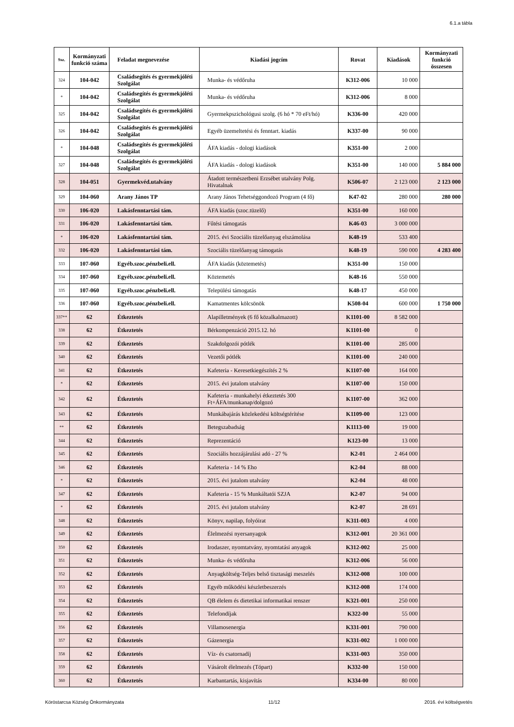6.1.a tábla
| Ssz. | Kormányzati funkció száma | Feladat megnevezése | Kiadási jogcím | Rovat | Kiadások | Kormányzati funkció összesen |
| --- | --- | --- | --- | --- | --- | --- |
| 324 | 104-042 | Családsegítés és gyermekjóléti Szolgálat | Munka- és védőruha | K312-006 | 10 000 | |
| * | 104-042 | Családsegítés és gyermekjóléti Szolgálat | Munka- és védőruha | K312-006 | 8 000 | |
| 325 | 104-042 | Családsegítés és gyermekjóléti Szolgálat | Gyermekpszichológusi szolg. (6 hó * 70 eFt/hó) | K336-00 | 420 000 | |
| 326 | 104-042 | Családsegítés és gyermekjóléti Szolgálat | Egyéb üzemeltetési és fenntart. kiadás | K337-00 | 90 000 | |
| * | 104-048 | Családsegítés és gyermekjóléti Szolgálat | ÁFA kiadás - dologi kiadások | K351-00 | 2 000 | |
| 327 | 104-048 | Családsegítés és gyermekjóléti Szolgálat | ÁFA kiadás - dologi kiadások | K351-00 | 140 000 | 5 884 000 |
| 328 | 104-051 | Gyermekvéd.utalvány | Átadott természetbeni Erzsébet utalvány Polg. Hivatalnak | K506-07 | 2 123 000 | 2 123 000 |
| 329 | 104-060 | Arany János TP | Arany János Tehetséggondozó Program (4 fő) | K47-02 | 280 000 | 280 000 |
| 330 | 106-020 | Lakásfenntartási tám. | ÁFA kiadás (szoc.tüzelő) | K351-00 | 160 000 | |
| 331 | 106-020 | Lakásfenntartási tám. | Fűtési támogatás | K46-03 | 3 000 000 | |
| * | 106-020 | Lakásfenntartási tám. | 2015. évi Szociális tüzelőanyag elszámolása | K48-19 | 533 400 | |
| 332 | 106-020 | Lakásfenntartási tám. | Szociális tüzelőanyag támogatás | K48-19 | 590 000 | 4 283 400 |
| 333 | 107-060 | Egyéb.szoc.pénzbeli.ell. | ÁFA kiadás (köztemetés) | K351-00 | 150 000 | |
| 334 | 107-060 | Egyéb.szoc.pénzbeli.ell. | Köztemetés | K48-16 | 550 000 | |
| 335 | 107-060 | Egyéb.szoc.pénzbeli.ell. | Települési támogatás | K48-17 | 450 000 | |
| 336 | 107-060 | Egyéb.szoc.pénzbeli.ell. | Kamatmentes kölcsönök | K508-04 | 600 000 | 1 750 000 |
| 337** | 62 | Étkeztetés | Alapilletmények (6 fő közalkalmazott) | K1101-00 | 8 582 000 | |
| 338 | 62 | Étkeztetés | Bérkompenzáció 2015.12. hó | K1101-00 | 0 | |
| 339 | 62 | Étkeztetés | Szakdolgozói pótlék | K1101-00 | 285 000 | |
| 340 | 62 | Étkeztetés | Vezetői pótlék | K1101-00 | 240 000 | |
| 341 | 62 | Étkeztetés | Kafeteria - Keresetkiegészítés 2 % | K1107-00 | 164 000 | |
| * | 62 | Étkeztetés | 2015. évi jutalom utalvány | K1107-00 | 150 000 | |
| 342 | 62 | Étkeztetés | Kafeteria - munkahelyi étkeztetés 300 Ft+ÁFA/munkanap/dolgozó | K1107-00 | 362 000 | |
| 343 | 62 | Étkeztetés | Munkábajárás közlekedési költségtérítése | K1109-00 | 123 000 | |
| ** | 62 | Étkeztetés | Betegszabadság | K1113-00 | 19 000 | |
| 344 | 62 | Étkeztetés | Reprezentáció | K123-00 | 13 000 | |
| 345 | 62 | Étkeztetés | Szociális hozzájárulási adó - 27 % | K2-01 | 2 464 000 | |
| 346 | 62 | Étkeztetés | Kafeteria - 14 % Eho | K2-04 | 88 000 | |
| * | 62 | Étkeztetés | 2015. évi jutalom utalvány | K2-04 | 48 000 | |
| 347 | 62 | Étkeztetés | Kafeteria - 15 % Munkáltatói SZJA | K2-07 | 94 000 | |
| * | 62 | Étkeztetés | 2015. évi jutalom utalvány | K2-07 | 28 691 | |
| 348 | 62 | Étkeztetés | Könyv, napilap, folyóirat | K311-003 | 4 000 | |
| 349 | 62 | Étkeztetés | Élelmezési nyersanyagok | K312-001 | 20 361 000 | |
| 350 | 62 | Étkeztetés | Irodaszer, nyomtatvány, nyomtatási anyagok | K312-002 | 25 000 | |
| 351 | 62 | Étkeztetés | Munka- és védőruha | K312-006 | 56 000 | |
| 352 | 62 | Étkeztetés | Anyagköltség-Teljes belső tisztasági meszelés | K312-008 | 100 000 | |
| 353 | 62 | Étkeztetés | Egyéb működési készletbeszerzés | K312-008 | 174 000 | |
| 354 | 62 | Étkeztetés | QB élelem és dietetikai informatikai renszer | K321-001 | 250 000 | |
| 355 | 62 | Étkeztetés | Telefondíjak | K322-00 | 55 000 | |
| 356 | 62 | Étkeztetés | Villamosenergia | K331-001 | 790 000 | |
| 357 | 62 | Étkeztetés | Gázenergia | K331-002 | 1 000 000 | |
| 358 | 62 | Étkeztetés | Víz- és csatornadíj | K331-003 | 350 000 | |
| 359 | 62 | Étkeztetés | Vásárolt élelmezés (Tópart) | K332-00 | 150 000 | |
| 360 | 62 | Étkeztetés | Karbantartás, kisjavítás | K334-00 | 80 000 | |
Köröstarcsa Község Önkormányzata 11/12 2016. évi költségvetés